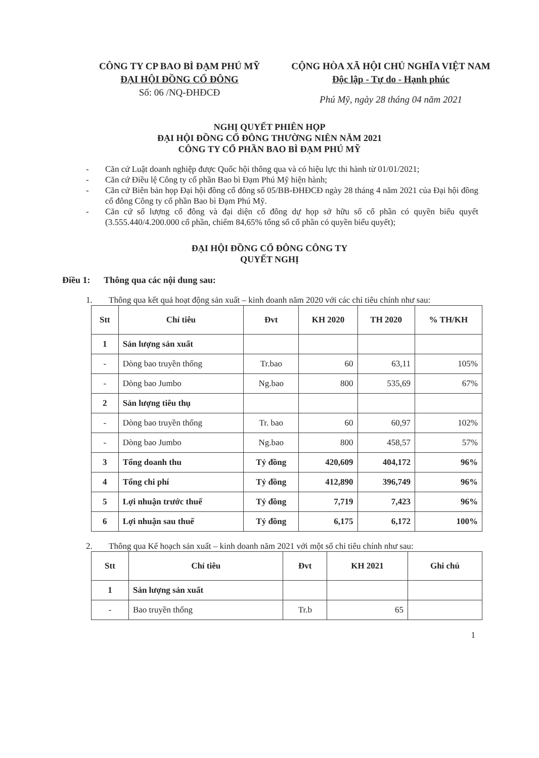CÔNG TY CP BAO BÌ ĐẠM PHÚ MỸ
ĐẠI HỘI ĐỒNG CỔ ĐÔNG
Số: 06 /NQ-ĐHĐCĐ
CỘNG HÒA XÃ HỘI CHỦ NGHĨA VIỆT NAM
Độc lập - Tự do - Hạnh phúc
Phú Mỹ, ngày 28 tháng 04 năm 2021
NGHỊ QUYẾT PHIÊN HỌP
ĐẠI HỘI ĐỒNG CỔ ĐÔNG THƯỜNG NIÊN NĂM 2021
CÔNG TY CỔ PHẦN BAO BÌ ĐẠM PHÚ MỸ
- Căn cứ Luật doanh nghiệp được Quốc hội thông qua và có hiệu lực thi hành từ 01/01/2021;
- Căn cứ Điều lệ Công ty cổ phần Bao bì Đạm Phú Mỹ hiện hành;
- Căn cứ Biên bản họp Đại hội đồng cổ đông số 05/BB-ĐHĐCĐ ngày 28 tháng 4 năm 2021 của Đại hội đồng cổ đông Công ty cổ phần Bao bì Đạm Phú Mỹ.
- Căn cứ số lượng cổ đông và đại diện cổ đông dự họp sở hữu số cổ phần có quyền biểu quyết (3.555.440/4.200.000 cổ phần, chiếm 84,65% tổng số cổ phần có quyền biểu quyết);
ĐẠI HỘI ĐỒNG CỔ ĐÔNG CÔNG TY
QUYẾT NGHỊ
Điều 1: Thông qua các nội dung sau:
1. Thông qua kết quả hoạt động sản xuất – kinh doanh năm 2020 với các chỉ tiêu chính như sau:
| Stt | Chỉ tiêu | Đvt | KH 2020 | TH 2020 | % TH/KH |
| --- | --- | --- | --- | --- | --- |
| 1 | Sản lượng sản xuất | | | | |
| - | Dòng bao truyền thống | Tr.bao | 60 | 63,11 | 105% |
| - | Dòng bao Jumbo | Ng.bao | 800 | 535,69 | 67% |
| 2 | Sản lượng tiêu thụ | | | | |
| - | Dòng bao truyền thống | Tr. bao | 60 | 60,97 | 102% |
| - | Dòng bao Jumbo | Ng.bao | 800 | 458,57 | 57% |
| 3 | Tổng doanh thu | Tỷ đồng | 420,609 | 404,172 | 96% |
| 4 | Tổng chi phí | Tỷ đồng | 412,890 | 396,749 | 96% |
| 5 | Lợi nhuận trước thuế | Tỷ đồng | 7,719 | 7,423 | 96% |
| 6 | Lợi nhuận sau thuế | Tỷ đồng | 6,175 | 6,172 | 100% |
2. Thông qua Kế hoạch sản xuất – kinh doanh năm 2021 với một số chỉ tiêu chính như sau:
| Stt | Chỉ tiêu | Đvt | KH 2021 | Ghi chú |
| --- | --- | --- | --- | --- |
| 1 | Sản lượng sản xuất | | | |
| - | Bao truyền thống | Tr.b | 65 | |
1